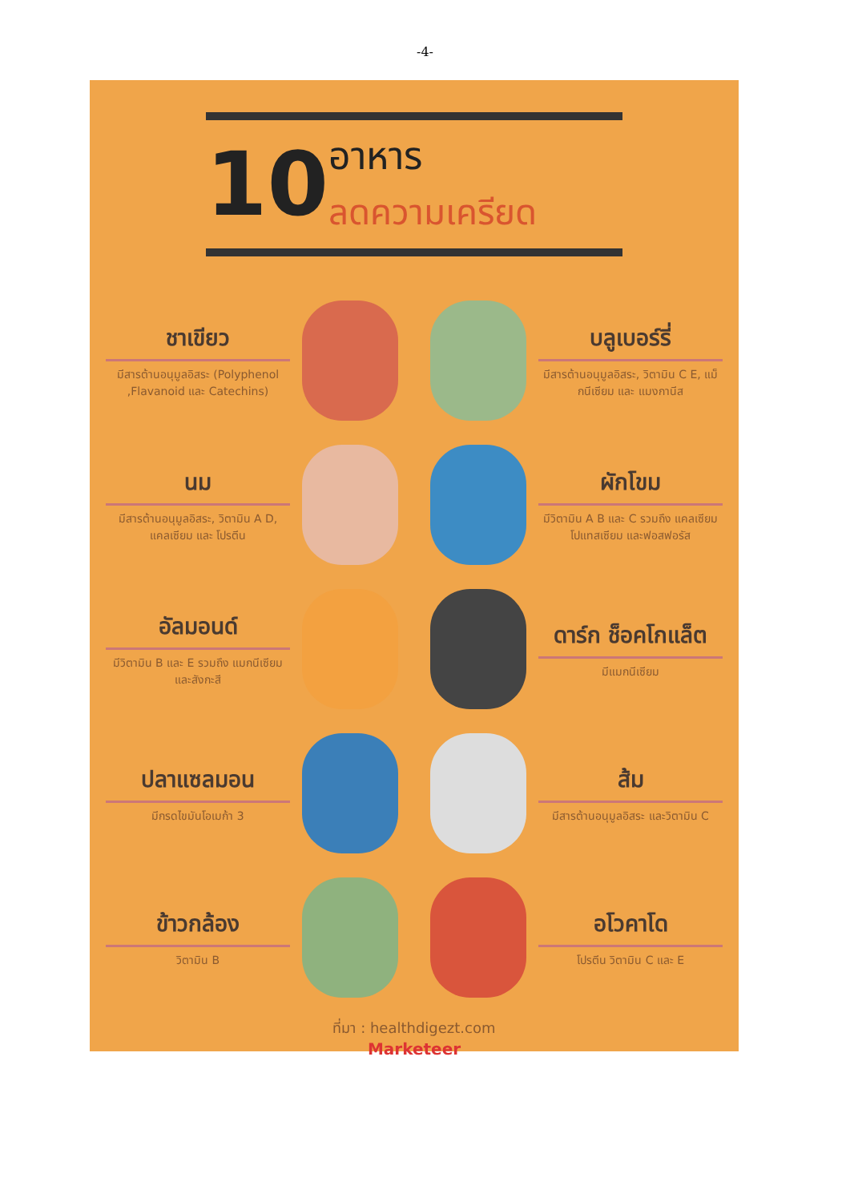-4-
10
อาหาร
ลดความเครียด
ชาเขียว
มีสารต้านอนุมูลอิสระ (Polyphenol ,Flavanoid และ Catechins)
บลูเบอร์รี่
มีสารต้านอนุมูลอิสระ, วิตามิน C E, แม็กนีเซียม และ แมงกานีส
นม
มีสารต้านอนุมูลอิสระ, วิตามิน A D, แคลเซียม และ โปรตีน
ผักโขม
มีวิตามิน A B และ C รวมถึง แคลเซียม โปแทสเซียม และฟอสฟอรัส
อัลมอนด์
มีวิตามิน B และ E รวมถึง แมกนีเซียม และสังกะสี
ดาร์ก ช็อคโกแล็ต
มีแมกนีเซียม
ปลาแซลมอน
มีกรดไขมันโอเมก้า 3
ส้ม
มีสารต้านอนุมูลอิสระ และวิตามิน C
ข้าวกล้อง
วิตามิน B
อโวคาโด
โปรตีน วิตามิน C และ E
ที่มา : healthdigezt.com
Marketeer